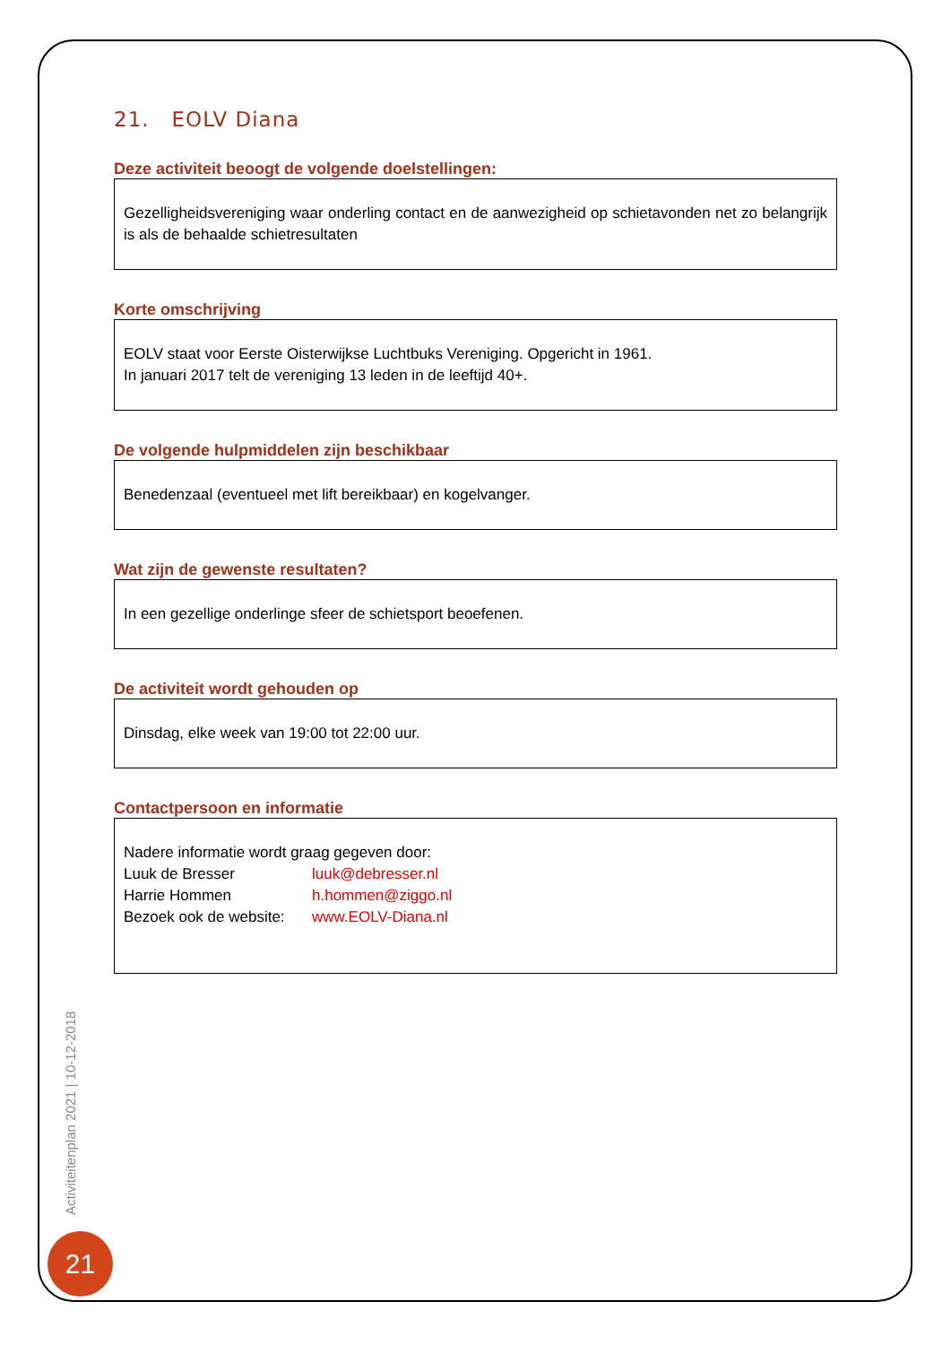21. EOLV Diana
Deze activiteit beoogt de volgende doelstellingen:
Gezelligheidsvereniging waar onderling contact en de aanwezigheid op schietavonden net zo belangrijk is als de behaalde schietresultaten
Korte omschrijving
EOLV staat voor Eerste Oisterwijkse Luchtbuks Vereniging. Opgericht in 1961.
In januari 2017 telt de vereniging 13 leden in de leeftijd 40+.
De volgende hulpmiddelen zijn beschikbaar
Benedenzaal (eventueel met lift bereikbaar) en kogelvanger.
Wat zijn de gewenste resultaten?
In een gezellige onderlinge sfeer de schietsport beoefenen.
De activiteit wordt gehouden op
Dinsdag, elke week van 19:00 tot 22:00 uur.
Contactpersoon en informatie
Nadere informatie wordt graag gegeven door:
| Luuk de Bresser | luuk@debresser.nl |
| Harrie Hommen | h.hommen@ziggo.nl |
| Bezoek ook de website: | www.EOLV-Diana.nl |
Activiteitenplan 2021 | 10-12-2018
21